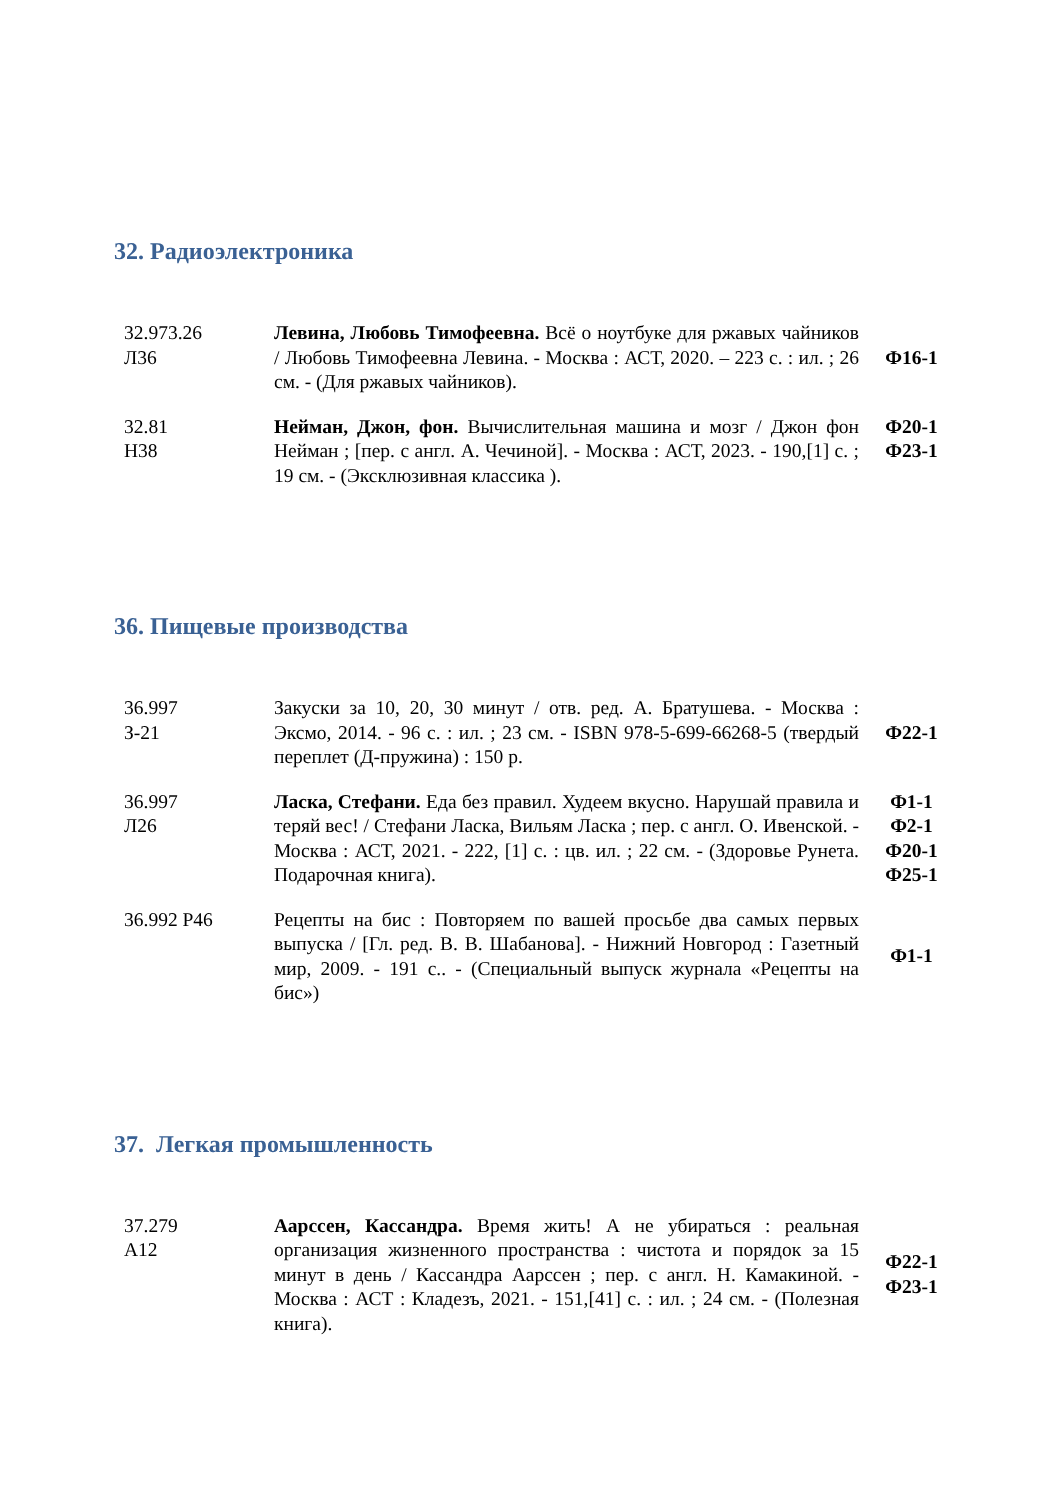32. Радиоэлектроника
| 32.973.26 Л36 | Левина, Любовь Тимофеевна. Всё о ноутбуке для ржавых чайников / Любовь Тимофеевна Левина. - Москва : АСТ, 2020. – 223 с. : ил. ; 26 см. - (Для ржавых чайников). | Ф16-1 |
| 32.81 Н38 | Нейман, Джон, фон. Вычислительная машина и мозг / Джон фон Нейман ; [пер. с англ. А. Чечиной]. - Москва : АСТ, 2023. - 190,[1] с. ; 19 см. - (Эксклюзивная классика ). | Ф20-1 Ф23-1 |
36. Пищевые производства
| 36.997 З-21 | Закуски за 10, 20, 30 минут / отв. ред. А. Братушева. - Москва : Эксмо, 2014. - 96 с. : ил. ; 23 см. - ISBN 978-5-699-66268-5 (твердый переплет (Д-пружина) : 150 р. | Ф22-1 |
| 36.997 Л26 | Ласка, Стефани. Еда без правил. Худеем вкусно. Нарушай правила и теряй вес! / Стефани Ласка, Вильям Ласка ; пер. с англ. О. Ивенской. - Москва : АСТ, 2021. - 222, [1] с. : цв. ил. ; 22 см. - (Здоровье Рунета. Подарочная книга). | Ф1-1 Ф2-1 Ф20-1 Ф25-1 |
| 36.992 Р46 | Рецепты на бис : Повторяем по вашей просьбе два самых первых выпуска / [Гл. ред. В. В. Шабанова]. - Нижний Новгород : Газетный мир, 2009. - 191 с.. - (Специальный выпуск журнала «Рецепты на бис») | Ф1-1 |
37. Легкая промышленность
| 37.279 А12 | Аарссен, Кассандра. Время жить! А не убираться : реальная организация жизненного пространства : чистота и порядок за 15 минут в день / Кассандра Аарссен ; пер. с англ. Н. Камакиной. - Москва : АСТ : Кладезъ, 2021. - 151,[41] с. : ил. ; 24 см. - (Полезная книга). | Ф22-1 Ф23-1 |